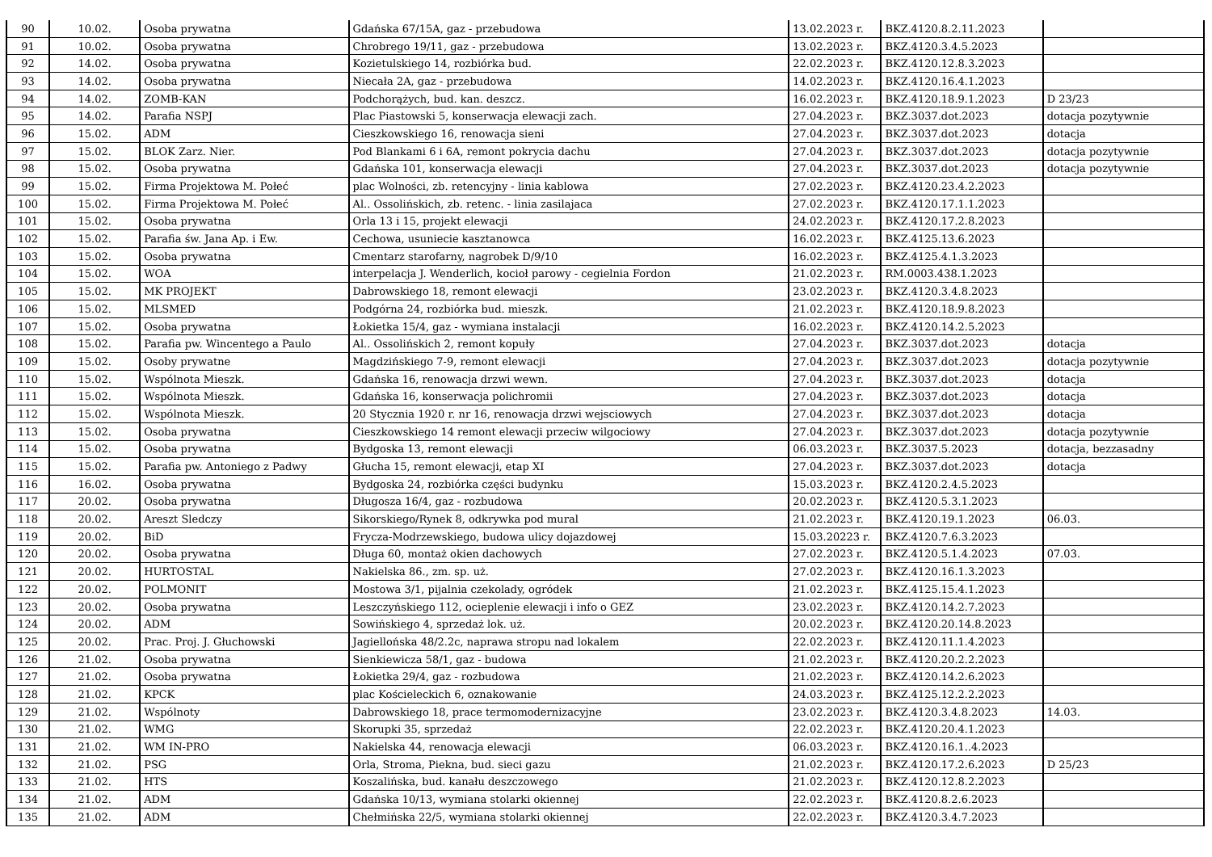| 90 | 10.02. | Osoba prywatna | Gdańska 67/15A, gaz - przebudowa | 13.02.2023 r. | BKZ.4120.8.2.11.2023 | |
| 91 | 10.02. | Osoba prywatna | Chrobrego 19/11, gaz - przebudowa | 13.02.2023 r. | BKZ.4120.3.4.5.2023 | |
| 92 | 14.02. | Osoba prywatna | Kozietulskiego 14, rozbiórka bud. | 22.02.2023 r. | BKZ.4120.12.8.3.2023 | |
| 93 | 14.02. | Osoba prywatna | Niecała 2A, gaz - przebudowa | 14.02.2023 r. | BKZ.4120.16.4.1.2023 | |
| 94 | 14.02. | ZOMB-KAN | Podchorążych, bud. kan. deszcz. | 16.02.2023 r. | BKZ.4120.18.9.1.2023 | D 23/23 |
| 95 | 14.02. | Parafia NSPJ | Plac Piastowski 5, konserwacja elewacji zach. | 27.04.2023 r. | BKZ.3037.dot.2023 | dotacja pozytywnie |
| 96 | 15.02. | ADM | Cieszkowskiego 16, renowacja sieni | 27.04.2023 r. | BKZ.3037.dot.2023 | dotacja |
| 97 | 15.02. | BLOK Zarz. Nier. | Pod Blankami 6 i 6A, remont pokrycia dachu | 27.04.2023 r. | BKZ.3037.dot.2023 | dotacja pozytywnie |
| 98 | 15.02. | Osoba prywatna | Gdańska 101, konserwacja elewacji | 27.04.2023 r. | BKZ.3037.dot.2023 | dotacja pozytywnie |
| 99 | 15.02. | Firma Projektowa M. Połeć | plac Wolności, zb. retencyjny - linia kablowa | 27.02.2023 r. | BKZ.4120.23.4.2.2023 | |
| 100 | 15.02. | Firma Projektowa M. Połeć | Al.. Ossolińskich, zb. retenc. - linia zasilajaca | 27.02.2023 r. | BKZ.4120.17.1.1.2023 | |
| 101 | 15.02. | Osoba prywatna | Orla 13 i 15, projekt elewacji | 24.02.2023 r. | BKZ.4120.17.2.8.2023 | |
| 102 | 15.02. | Parafia św. Jana Ap. i Ew. | Cechowa, usuniecie kasztanowca | 16.02.2023 r. | BKZ.4125.13.6.2023 | |
| 103 | 15.02. | Osoba prywatna | Cmentarz starofarny, nagrobek D/9/10 | 16.02.2023 r. | BKZ.4125.4.1.3.2023 | |
| 104 | 15.02. | WOA | interpelacja J. Wenderlich, kocioł parowy - cegielnia Fordon | 21.02.2023 r. | RM.0003.438.1.2023 | |
| 105 | 15.02. | MK PROJEKT | Dabrowskiego 18, remont elewacji | 23.02.2023 r. | BKZ.4120.3.4.8.2023 | |
| 106 | 15.02. | MLSMED | Podgórna 24, rozbiórka bud. mieszk. | 21.02.2023 r. | BKZ.4120.18.9.8.2023 | |
| 107 | 15.02. | Osoba prywatna | Łokietka 15/4, gaz - wymiana instalacji | 16.02.2023 r. | BKZ.4120.14.2.5.2023 | |
| 108 | 15.02. | Parafia pw. Wincentego a Paulo | Al.. Ossolińskich 2, remont kopuły | 27.04.2023 r. | BKZ.3037.dot.2023 | dotacja |
| 109 | 15.02. | Osoby prywatne | Magdzińskiego 7-9, remont elewacji | 27.04.2023 r. | BKZ.3037.dot.2023 | dotacja pozytywnie |
| 110 | 15.02. | Wspólnota Mieszk. | Gdańska 16, renowacja drzwi wewn. | 27.04.2023 r. | BKZ.3037.dot.2023 | dotacja |
| 111 | 15.02. | Wspólnota Mieszk. | Gdańska 16, konserwacja polichromii | 27.04.2023 r. | BKZ.3037.dot.2023 | dotacja |
| 112 | 15.02. | Wspólnota Mieszk. | 20 Stycznia 1920 r. nr 16, renowacja drzwi wejsciowych | 27.04.2023 r. | BKZ.3037.dot.2023 | dotacja |
| 113 | 15.02. | Osoba prywatna | Cieszkowskiego 14 remont elewacji przeciw wilgociowy | 27.04.2023 r. | BKZ.3037.dot.2023 | dotacja pozytywnie |
| 114 | 15.02. | Osoba prywatna | Bydgoska 13, remont elewacji | 06.03.2023 r. | BKZ.3037.5.2023 | dotacja, bezzasadny |
| 115 | 15.02. | Parafia pw. Antoniego z Padwy | Głucha 15, remont elewacji, etap XI | 27.04.2023 r. | BKZ.3037.dot.2023 | dotacja |
| 116 | 16.02. | Osoba prywatna | Bydgoska 24, rozbiórka części budynku | 15.03.2023 r. | BKZ.4120.2.4.5.2023 | |
| 117 | 20.02. | Osoba prywatna | Długosza 16/4, gaz - rozbudowa | 20.02.2023 r. | BKZ.4120.5.3.1.2023 | |
| 118 | 20.02. | Areszt Sledczy | Sikorskiego/Rynek 8, odkrywka pod mural | 21.02.2023 r. | BKZ.4120.19.1.2023 | 06.03. |
| 119 | 20.02. | BiD | Frycza-Modrzewskiego, budowa ulicy dojazdowej | 15.03.20223 r. | BKZ.4120.7.6.3.2023 | |
| 120 | 20.02. | Osoba prywatna | Długa 60, montaż okien dachowych | 27.02.2023 r. | BKZ.4120.5.1.4.2023 | 07.03. |
| 121 | 20.02. | HURTOSTAL | Nakielska 86., zm. sp. uż. | 27.02.2023 r. | BKZ.4120.16.1.3.2023 | |
| 122 | 20.02. | POLMONIT | Mostowa 3/1, pijalnia czekolady, ogródek | 21.02.2023 r. | BKZ.4125.15.4.1.2023 | |
| 123 | 20.02. | Osoba prywatna | Leszczyńskiego 112, ocieplenie elewacji i info o GEZ | 23.02.2023 r. | BKZ.4120.14.2.7.2023 | |
| 124 | 20.02. | ADM | Sowińskiego 4, sprzedaż lok. uż. | 20.02.2023 r. | BKZ.4120.20.14.8.2023 | |
| 125 | 20.02. | Prac. Proj. J. Głuchowski | Jagiellońska 48/2.2c, naprawa stropu nad lokalem | 22.02.2023 r. | BKZ.4120.11.1.4.2023 | |
| 126 | 21.02. | Osoba prywatna | Sienkiewicza 58/1, gaz - budowa | 21.02.2023 r. | BKZ.4120.20.2.2.2023 | |
| 127 | 21.02. | Osoba prywatna | Łokietka 29/4, gaz - rozbudowa | 21.02.2023 r. | BKZ.4120.14.2.6.2023 | |
| 128 | 21.02. | KPCK | plac Kościeleckich 6, oznakowanie | 24.03.2023 r. | BKZ.4125.12.2.2.2023 | |
| 129 | 21.02. | Wspólnoty | Dabrowskiego 18, prace termomodernizacyjne | 23.02.2023 r. | BKZ.4120.3.4.8.2023 | 14.03. |
| 130 | 21.02. | WMG | Skorupki 35, sprzedaż | 22.02.2023 r. | BKZ.4120.20.4.1.2023 | |
| 131 | 21.02. | WM IN-PRO | Nakielska 44, renowacja elewacji | 06.03.2023 r. | BKZ.4120.16.1..4.2023 | |
| 132 | 21.02. | PSG | Orla, Stroma, Piekna, bud. sieci gazu | 21.02.2023 r. | BKZ.4120.17.2.6.2023 | D 25/23 |
| 133 | 21.02. | HTS | Koszalińska, bud. kanału deszczowego | 21.02.2023 r. | BKZ.4120.12.8.2.2023 | |
| 134 | 21.02. | ADM | Gdańska 10/13, wymiana stolarki okiennej | 22.02.2023 r. | BKZ.4120.8.2.6.2023 | |
| 135 | 21.02. | ADM | Chełmińska 22/5, wymiana stolarki okiennej | 22.02.2023 r. | BKZ.4120.3.4.7.2023 | |